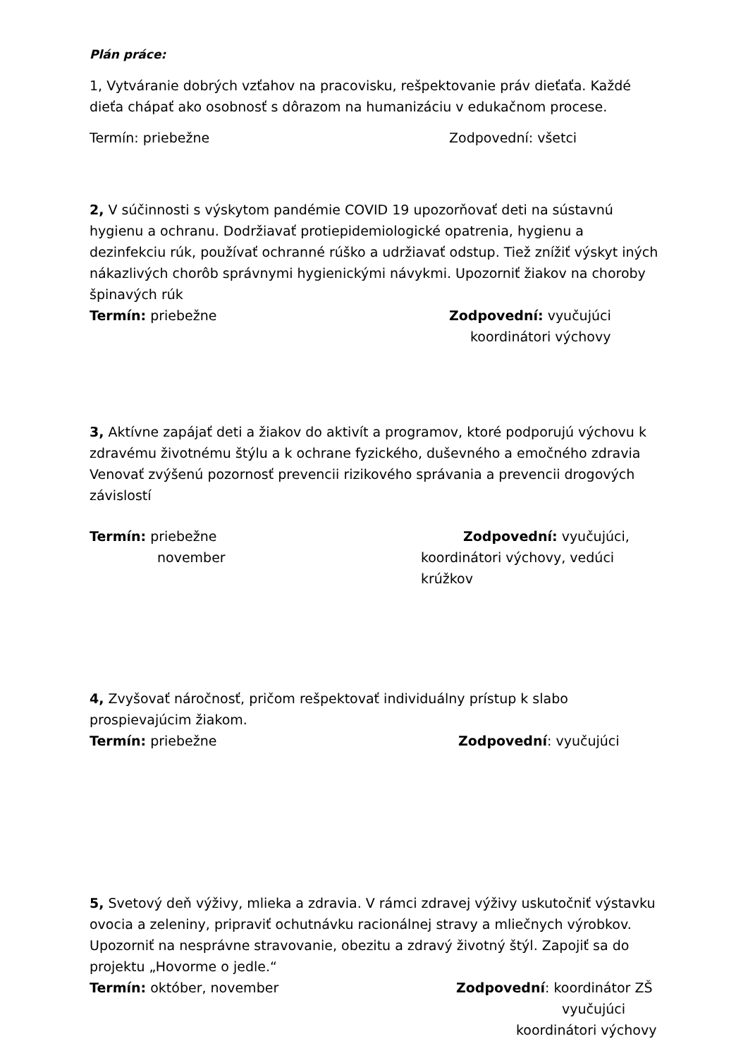Plán práce:
1, Vytváranie dobrých vzťahov na pracovisku, rešpektovanie práv dieťaťa. Každé dieťa chápať ako osobnosť s dôrazom na humanizáciu v edukačnom procese.
Termín: priebežne Zodpovední: všetci
2, V súčinnosti s výskytom pandémie COVID 19 upozorňovať deti na sústavnú hygienu a ochranu. Dodržiavať protiepidemiologické opatrenia, hygienu a dezinfekciu rúk, používať ochranné rúško a udržiavať odstup. Tiež znížiť výskyt iných nákazlivých chorôb správnymi hygienickými návykmi. Upozorniť žiakov na choroby špinavých rúk
Termín: priebežne Zodpovední: vyučujúci
koordinátori výchovy
3, Aktívne zapájať deti a žiakov do aktivít a programov, ktoré podporujú výchovu k zdravému životnému štýlu a k ochrane fyzického, duševného a emočného zdravia
Venovať zvýšenú pozornosť prevencii rizikového správania a prevencii drogových závislostí
Termín: priebežne Zodpovední: vyučujúci,
november koordinátori výchovy, vedúci krúžkov
4, Zvyšovať náročnosť, pričom rešpektovať individuálny prístup k slabo prospievajúcim žiakom.
Termín: priebežne Zodpovední: vyučujúci
5, Svetový deň výživy, mlieka a zdravia. V rámci zdravej výživy uskutočniť výstavku ovocia a zeleniny, pripraviť ochutnávku racionálnej stravy a mliečnych výrobkov. Upozorniť na nesprávne stravovanie, obezitu a zdravý životný štýl. Zapojiť sa do projektu „Hovorme o jedle.“
Termín: október, november Zodpovední: koordinátor ZŠ
vyučujúci
koordinátori výchovy